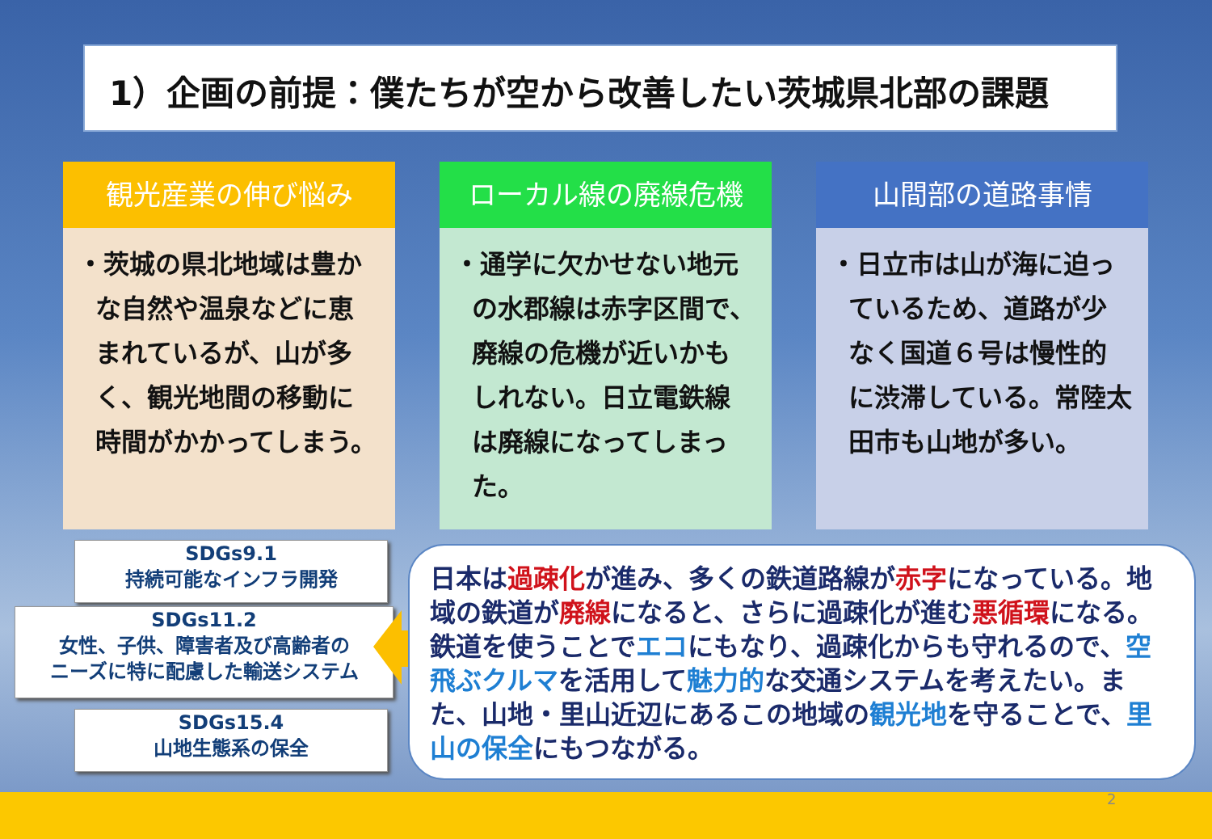1）企画の前提：僕たちが空から改善したい茨城県北部の課題
観光産業の伸び悩み
・茨城の県北地域は豊かな自然や温泉などに恵まれているが、山が多く、観光地間の移動に時間がかかってしまう。
ローカル線の廃線危機
・通学に欠かせない地元の水郡線は赤字区間で、廃線の危機が近いかもしれない。日立電鉄線は廃線になってしまった。
山間部の道路事情
・日立市は山が海に迫っているため、道路が少なく国道６号は慢性的に渋滞している。常陸太田市も山地が多い。
SDGs9.1
持続可能なインフラ開発
SDGs11.2
女性、子供、障害者及び高齢者の
ニーズに特に配慮した輸送システム
SDGs15.4
山地生態系の保全
日本は過疎化が進み、多くの鉄道路線が赤字になっている。地域の鉄道が廃線になると、さらに過疎化が進む悪循環になる。鉄道を使うことでエコにもなり、過疎化からも守れるので、空飛ぶクルマを活用して魅力的な交通システムを考えたい。また、山地・里山近辺にあるこの地域の観光地を守ることで、里山の保全にもつながる。
2